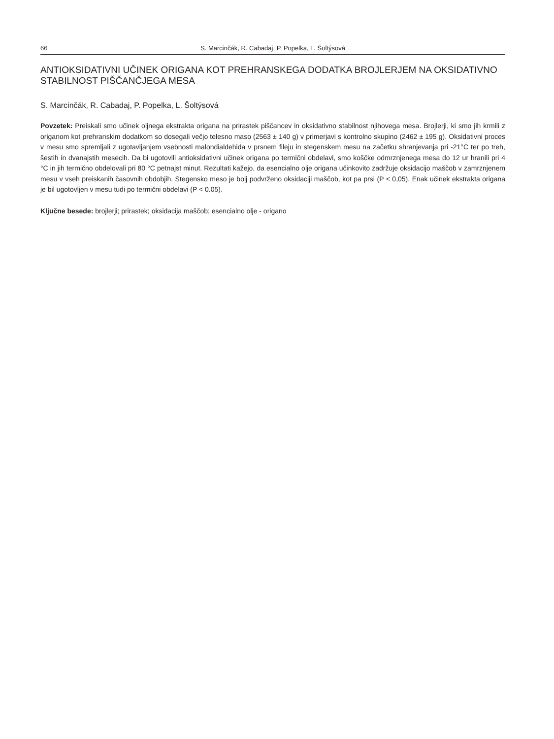66 S. Marcinčák, R. Cabadaj, P. Popelka, L. Šoltýsová
ANTIOKSIDATIVNI UČINEK ORIGANA KOT PREHRANSKEGA DODATKA BROJLERJEM NA OKSIDATIVNO STABILNOST PIŠČANČJEGA MESA
S. Marcinčák, R. Cabadaj, P. Popelka, L. Šoltýsová
Povzetek: Preiskali smo učinek oljnega ekstrakta origana na prirastek piščancev in oksidativno stabilnost njihovega mesa. Brojlerji, ki smo jih krmili z origanom kot prehranskim dodatkom so dosegali večjo telesno maso (2563 ± 140 g) v primerjavi s kontrolno skupino (2462 ± 195 g). Oksidativni proces v mesu smo spremljali z ugotavljanjem vsebnosti malondialdehida v prsnem fileju in stegenskem mesu na začetku shranjevanja pri -21°C ter po treh, šestih in dvanajstih mesecih. Da bi ugotovili antioksidativni učinek origana po termični obdelavi, smo koščke odmrznjenega mesa do 12 ur hranili pri 4 °C in jih termično obdelovali pri 80 °C petnajst minut. Rezultati kažejo, da esencialno olje origana učinkovito zadržuje oksidacijo maščob v zamrznjenem mesu v vseh preiskanih časovnih obdobjih. Stegensko meso je bolj podvrženo oksidaciji maščob, kot pa prsi (P < 0,05). Enak učinek ekstrakta origana je bil ugotovljen v mesu tudi po termični obdelavi (P < 0.05).
Ključne besede: brojlerji; prirastek; oksidacija maščob; esencialno olje - origano